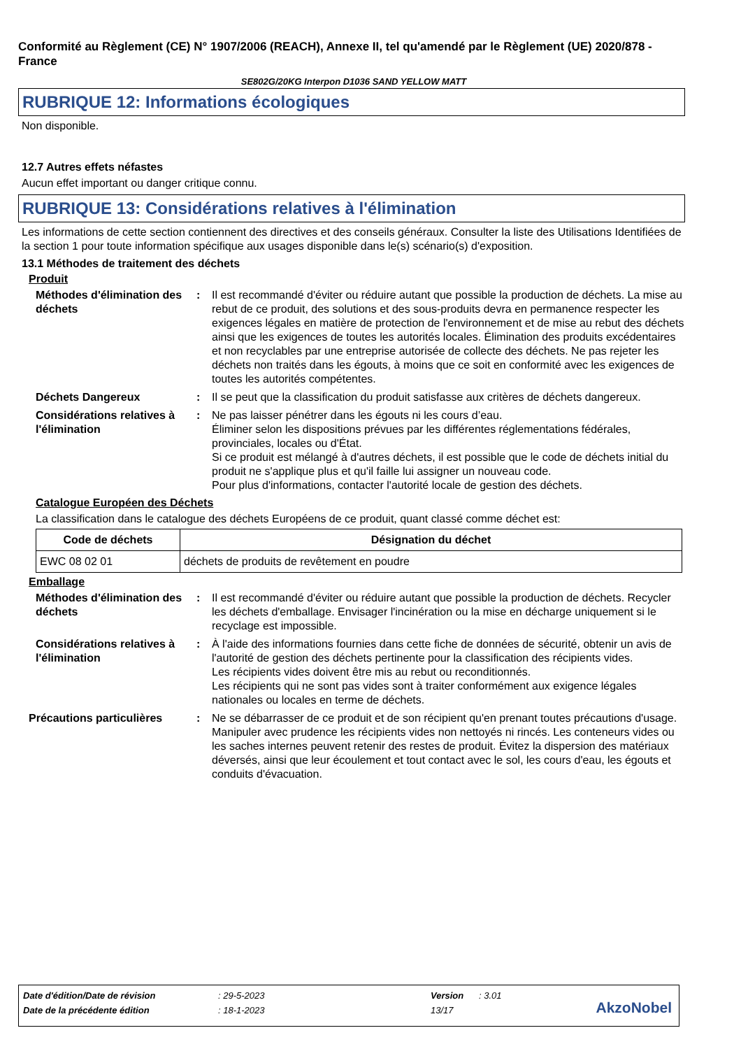Conformité au Règlement (CE) N° 1907/2006 (REACH), Annexe II, tel qu'amendé par le Règlement (UE) 2020/878 - France
SE802G/20KG Interpon D1036 SAND YELLOW MATT
RUBRIQUE 12: Informations écologiques
Non disponible.
12.7 Autres effets néfastes
Aucun effet important ou danger critique connu.
RUBRIQUE 13: Considérations relatives à l'élimination
Les informations de cette section contiennent des directives et des conseils généraux. Consulter la liste des Utilisations Identifiées de la section 1 pour toute information spécifique aux usages disponible dans le(s) scénario(s) d'exposition.
13.1 Méthodes de traitement des déchets
Produit
Méthodes d'élimination des déchets
: Il est recommandé d'éviter ou réduire autant que possible la production de déchets. La mise au rebut de ce produit, des solutions et des sous-produits devra en permanence respecter les exigences légales en matière de protection de l'environnement et de mise au rebut des déchets ainsi que les exigences de toutes les autorités locales. Élimination des produits excédentaires et non recyclables par une entreprise autorisée de collecte des déchets. Ne pas rejeter les déchets non traités dans les égouts, à moins que ce soit en conformité avec les exigences de toutes les autorités compétentes.
Déchets Dangereux : Il se peut que la classification du produit satisfasse aux critères de déchets dangereux.
Considérations relatives à l'élimination
: Ne pas laisser pénétrer dans les égouts ni les cours d’eau.
Éliminer selon les dispositions prévues par les différentes réglementations fédérales, provinciales, locales ou d'État.
Si ce produit est mélangé à d'autres déchets, il est possible que le code de déchets initial du produit ne s'applique plus et qu'il faille lui assigner un nouveau code.
Pour plus d'informations, contacter l'autorité locale de gestion des déchets.
Catalogue Européen des Déchets
La classification dans le catalogue des déchets Européens de ce produit, quant classé comme déchet est:
| Code de déchets | Désignation du déchet |
| --- | --- |
| EWC 08 02 01 | déchets de produits de revêtement en poudre |
Emballage
Méthodes d'élimination des déchets
: Il est recommandé d'éviter ou réduire autant que possible la production de déchets. Recycler les déchets d'emballage. Envisager l'incinération ou la mise en décharge uniquement si le recyclage est impossible.
Considérations relatives à l'élimination
: À l'aide des informations fournies dans cette fiche de données de sécurité, obtenir un avis de l'autorité de gestion des déchets pertinente pour la classification des récipients vides.
Les récipients vides doivent être mis au rebut ou reconditionnés.
Les récipients qui ne sont pas vides sont à traiter conformément aux exigence légales nationales ou locales en terme de déchets.
Précautions particulières : Ne se débarrasser de ce produit et de son récipient qu'en prenant toutes précautions d'usage. Manipuler avec prudence les récipients vides non nettoyés ni rincés. Les conteneurs vides ou les saches internes peuvent retenir des restes de produit. Évitez la dispersion des matériaux déversés, ainsi que leur écoulement et tout contact avec le sol, les cours d'eau, les égouts et conduits d'évacuation.
| Date d'édition/Date de révision | : 29-5-2023 | Version | : 3.01 |
| Date de la précédente édition | : 18-1-2023 | 13/17 | |
AkzoNobel